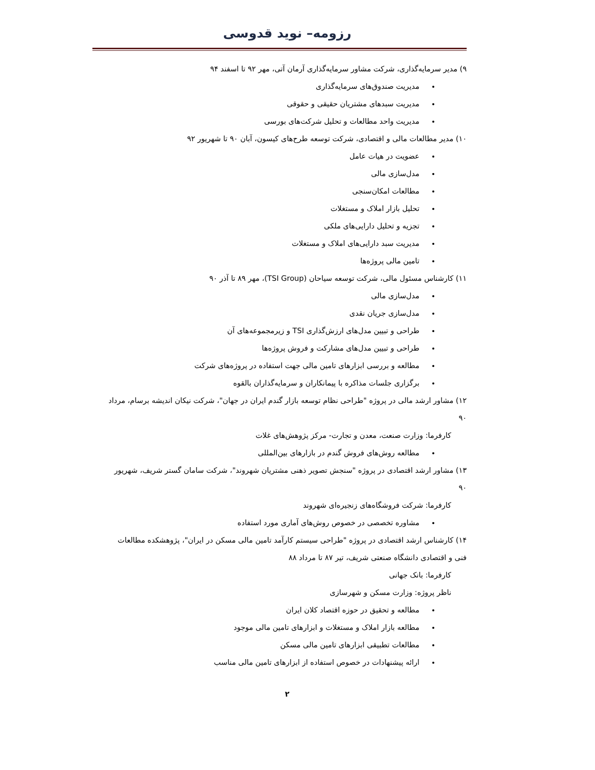رزومه– نوید قدوسی
۹) مدیر سرمایه‌گذاری، شرکت مشاور سرمایه‌گذاری آرمان آتی، مهر ۹۲ تا اسفند ۹۴
مدیریت صندوق‌های سرمایه‌گذاری
مدیریت سبدهای مشتریان حقیقی و حقوقی
مدیریت واحد مطالعات و تحلیل شرکت‌های بورسی
۱۰) مدیر مطالعات مالی و اقتصادی، شرکت توسعه طرح‌های کیسون، آبان ۹۰ تا شهریور ۹۲
عضویت در هیات عامل
مدل‌سازی مالی
مطالعات امکان‌سنجی
تحلیل بازار املاک و مستغلات
تجزیه و تحلیل دارایی‌های ملکی
مدیریت سبد دارایی‌های املاک و مستغلات
تامین مالی پروژه‌ها
۱۱) کارشناس مسئول مالی، شرکت توسعه سیاحان (TSI Group)، مهر ۸۹ تا آذر ۹۰
مدل‌سازی مالی
مدل‌سازی جریان نقدی
طراحی و تبیین مدل‌های ارزش‌گذاری TSI و زیرمجموعه‌های آن
طراحی و تبیین مدل‌های مشارکت و فروش پروژه‌ها
مطالعه و بررسی ابزارهای تامین مالی جهت استفاده در پروژه‌های شرکت
برگزاری جلسات مذاکره با پیمانکاران و سرمایه‌گذاران بالقوه
۱۲) مشاور ارشد مالی در پروژه "طراحی نظام توسعه بازار گندم ایران در جهان"، شرکت نیکان اندیشه برسام، مرداد ۹۰
کارفرما: وزارت صنعت، معدن و تجارت- مرکز پژوهش‌های غلات
مطالعه روش‌های فروش گندم در بازارهای بین‌المللی
۱۳) مشاور ارشد اقتصادی در پروژه "سنجش تصویر ذهنی مشتریان شهروند"، شرکت سامان گستر شریف، شهریور ۹۰
کارفرما: شرکت فروشگاه‌های زنجیره‌ای شهروند
مشاوره تخصصی در خصوص روش‌های آماری مورد استفاده
۱۴) کارشناس ارشد اقتصادی در پروژه "طراحی سیستم کارآمد تامین مالی مسکن در ایران"، پژوهشکده مطالعات فنی و اقتصادی دانشگاه صنعتی شریف، تیر ۸۷ تا مرداد ۸۸
کارفرما: بانک جهانی
ناظر پروژه: وزارت مسکن و شهرسازی
مطالعه و تحقیق در حوزه اقتصاد کلان ایران
مطالعه بازار املاک و مستغلات و ابزارهای تامین مالی موجود
مطالعات تطبیقی ابزارهای تامین مالی مسکن
ارائه پیشنهادات در خصوص استفاده از ابزارهای تامین مالی مناسب
۲